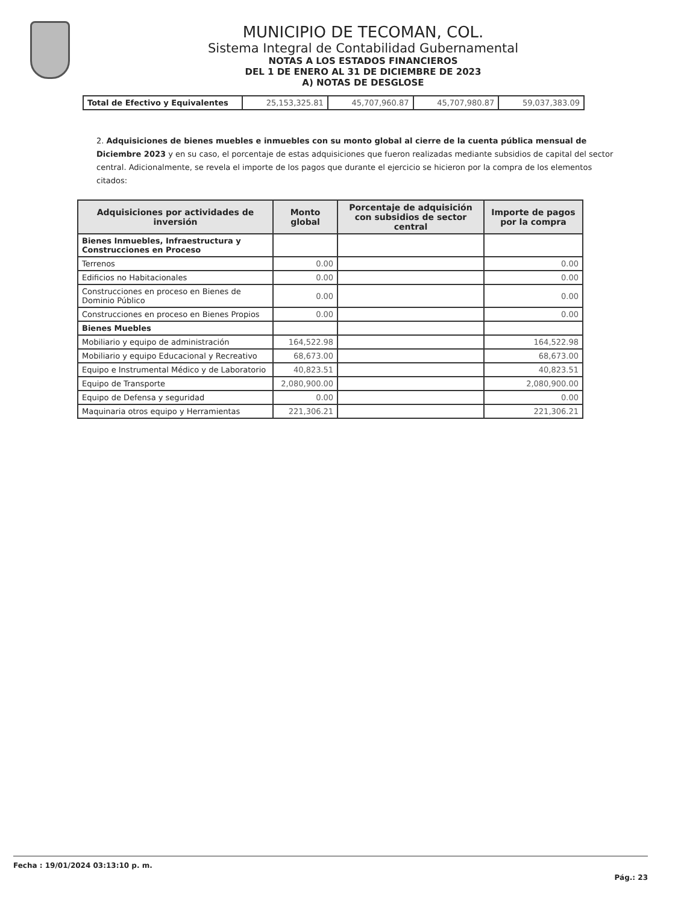MUNICIPIO DE TECOMAN, COL.
Sistema Integral de Contabilidad Gubernamental
NOTAS A LOS ESTADOS FINANCIEROS
DEL 1 DE ENERO AL 31 DE DICIEMBRE DE 2023
A) NOTAS DE DESGLOSE
| Total de Efectivo y Equivalentes | 25,153,325.81 | 45,707,960.87 | 45,707,980.87 | 59,037,383.09 |
2. Adquisiciones de bienes muebles e inmuebles con su monto global al cierre de la cuenta pública mensual de Diciembre 2023 y en su caso, el porcentaje de estas adquisiciones que fueron realizadas mediante subsidios de capital del sector central. Adicionalmente, se revela el importe de los pagos que durante el ejercicio se hicieron por la compra de los elementos citados:
| Adquisiciones por actividades de inversión | Monto global | Porcentaje de adquisición con subsidios de sector central | Importe de pagos por la compra |
| --- | --- | --- | --- |
| Bienes Inmuebles, Infraestructura y Construcciones en Proceso | | | |
| Terrenos | 0.00 | | 0.00 |
| Edificios no Habitacionales | 0.00 | | 0.00 |
| Construcciones en proceso en Bienes de Dominio Público | 0.00 | | 0.00 |
| Construcciones en proceso en Bienes Propios | 0.00 | | 0.00 |
| Bienes Muebles | | | |
| Mobiliario y equipo de administración | 164,522.98 | | 164,522.98 |
| Mobiliario y equipo Educacional y Recreativo | 68,673.00 | | 68,673.00 |
| Equipo e Instrumental Médico y de Laboratorio | 40,823.51 | | 40,823.51 |
| Equipo de Transporte | 2,080,900.00 | | 2,080,900.00 |
| Equipo de Defensa y seguridad | 0.00 | | 0.00 |
| Maquinaria otros equipo y Herramientas | 221,306.21 | | 221,306.21 |
Fecha : 19/01/2024 03:13:10 p. m. Pág.: 23